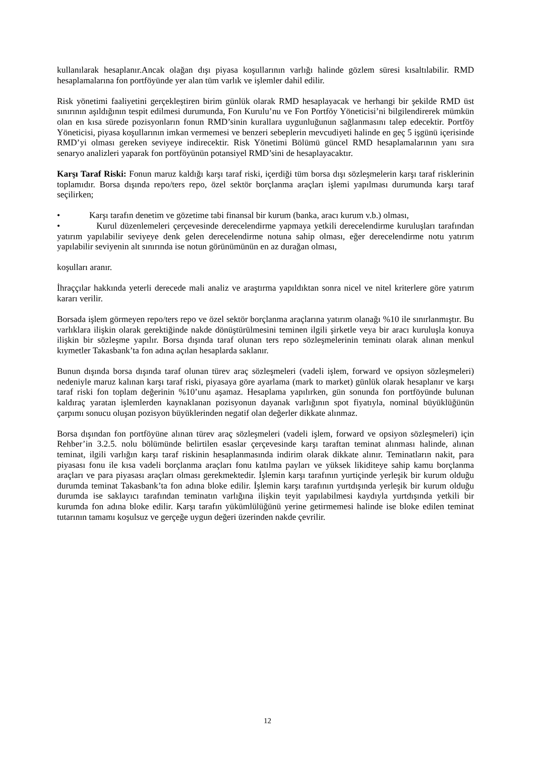kullanılarak hesaplanır.Ancak olağan dışı piyasa koşullarının varlığı halinde gözlem süresi kısaltılabilir. RMD hesaplamalarına fon portföyünde yer alan tüm varlık ve işlemler dahil edilir.
Risk yönetimi faaliyetini gerçekleştiren birim günlük olarak RMD hesaplayacak ve herhangi bir şekilde RMD üst sınırının aşıldığının tespit edilmesi durumunda, Fon Kurulu’nu ve Fon Portföy Yöneticisi’ni bilgilendirerek mümkün olan en kısa sürede pozisyonların fonun RMD’sinin kurallara uygunluğunun sağlanmasını talep edecektir. Portföy Yöneticisi, piyasa koşullarının imkan vermemesi ve benzeri sebeplerin mevcudiyeti halinde en geç 5 işgünü içerisinde RMD’yi olması gereken seviyeye indirecektir. Risk Yönetimi Bölümü güncel RMD hesaplamalarının yanı sıra senaryo analizleri yaparak fon portföyünün potansiyel RMD’sini de hesaplayacaktır.
Karşı Taraf Riski: Fonun maruz kaldığı karşı taraf riski, içerdiği tüm borsa dışı sözleşmelerin karşı taraf risklerinin toplamıdır. Borsa dışında repo/ters repo, özel sektör borçlanma araçları işlemi yapılması durumunda karşı taraf seçilirken;
• Karşı tarafın denetim ve gözetime tabi finansal bir kurum (banka, aracı kurum v.b.) olması,
• Kurul düzenlemeleri çerçevesinde derecelendirme yapmaya yetkili derecelendirme kuruluşları tarafından yatırım yapılabilir seviyeye denk gelen derecelendirme notuna sahip olması, eğer derecelendirme notu yatırım yapılabilir seviyenin alt sınırında ise notun görünümünün en az durağan olması,
koşulları aranır.
İhraççılar hakkında yeterli derecede mali analiz ve araştırma yapıldıktan sonra nicel ve nitel kriterlere göre yatırım kararı verilir.
Borsada işlem görmeyen repo/ters repo ve özel sektör borçlanma araçlarına yatırım olanağı %10 ile sınırlanmıştır. Bu varlıklara ilişkin olarak gerektiğinde nakde dönüştürülmesini teminen ilgili şirketle veya bir aracı kuruluşla konuya ilişkin bir sözleşme yapılır. Borsa dışında taraf olunan ters repo sözleşmelerinin teminatı olarak alınan menkul kıymetler Takasbank’ta fon adına açılan hesaplarda saklanır.
Bunun dışında borsa dışında taraf olunan türev araç sözleşmeleri (vadeli işlem, forward ve opsiyon sözleşmeleri) nedeniyle maruz kalınan karşı taraf riski, piyasaya göre ayarlama (mark to market) günlük olarak hesaplanır ve karşı taraf riski fon toplam değerinin %10’unu aşamaz. Hesaplama yapılırken, gün sonunda fon portföyünde bulunan kaldıraç yaratan işlemlerden kaynaklanan pozisyonun dayanak varlığının spot fiyatıyla, nominal büyüklüğünün çarpımı sonucu oluşan pozisyon büyüklerinden negatif olan değerler dikkate alınmaz.
Borsa dışından fon portföyüne alınan türev araç sözleşmeleri (vadeli işlem, forward ve opsiyon sözleşmeleri) için Rehber’in 3.2.5. nolu bölümünde belirtilen esaslar çerçevesinde karşı taraftan teminat alınması halinde, alınan teminat, ilgili varlığın karşı taraf riskinin hesaplanmasında indirim olarak dikkate alınır. Teminatların nakit, para piyasası fonu ile kısa vadeli borçlanma araçları fonu katılma payları ve yüksek likiditeye sahip kamu borçlanma araçları ve para piyasası araçları olması gerekmektedir. İşlemin karşı tarafının yurtiçinde yerleşik bir kurum olduğu durumda teminat Takasbank’ta fon adına bloke edilir. İşlemin karşı tarafının yurtdışında yerleşik bir kurum olduğu durumda ise saklayıcı tarafından teminatın varlığına ilişkin teyit yapılabilmesi kaydıyla yurtdışında yetkili bir kurumda fon adına bloke edilir. Karşı tarafın yükümlülüğünü yerine getirmemesi halinde ise bloke edilen teminat tutarının tamamı koşulsuz ve gerçeğe uygun değeri üzerinden nakde çevrilir.
12